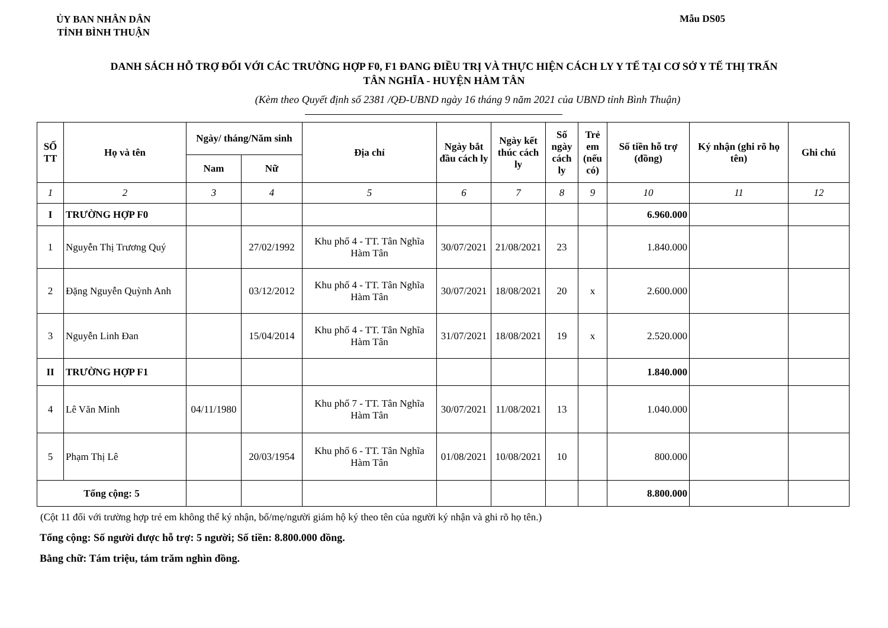ỦY BAN NHÂN DÂN
TỈNH BÌNH THUẬN
Mẫu DS05
DANH SÁCH HỖ TRỢ ĐỐI VỚI CÁC TRƯỜNG HỢP F0, F1 ĐANG ĐIỀU TRỊ VÀ THỰC HIỆN CÁCH LY Y TẾ TẠI CƠ SỞ Y TẾ THỊ TRẤN
TÂN NGHĨA - HUYỆN HÀM TÂN
(Kèm theo Quyết định số 2381 /QĐ-UBND ngày 16 tháng 9 năm 2021 của UBND tỉnh Bình Thuận)
| SỐ TT | Họ và tên | Ngày/ tháng/Năm sinh | | Địa chỉ | Ngày bắt đầu cách ly | Ngày kết thúc cách ly | Số ngày cách ly | Trẻ em (nếu có) | Số tiền hỗ trợ (đồng) | Ký nhận (ghi rõ họ tên) | Ghi chú |
| --- | --- | --- | --- | --- | --- | --- | --- | --- | --- | --- | --- |
| | | Nam | Nữ | | | | | | | | |
| 1 | 2 | 3 | 4 | 5 | 6 | 7 | 8 | 9 | 10 | 11 | 12 |
| I | TRƯỜNG HỢP F0 | | | | | | | | 6.960.000 | | |
| 1 | Nguyễn Thị Trương Quý | | 27/02/1992 | Khu phố 4 - TT. Tân Nghĩa Hàm Tân | 30/07/2021 | 21/08/2021 | 23 | | 1.840.000 | | |
| 2 | Đặng Nguyễn Quỳnh Anh | | 03/12/2012 | Khu phố 4 - TT. Tân Nghĩa Hàm Tân | 30/07/2021 | 18/08/2021 | 20 | x | 2.600.000 | | |
| 3 | Nguyễn Linh Đan | | 15/04/2014 | Khu phố 4 - TT. Tân Nghĩa Hàm Tân | 31/07/2021 | 18/08/2021 | 19 | x | 2.520.000 | | |
| II | TRƯỜNG HỢP F1 | | | | | | | | 1.840.000 | | |
| 4 | Lê Văn Minh | 04/11/1980 | | Khu phố 7 - TT. Tân Nghĩa Hàm Tân | 30/07/2021 | 11/08/2021 | 13 | | 1.040.000 | | |
| 5 | Phạm Thị Lê | | 20/03/1954 | Khu phố 6 - TT. Tân Nghĩa Hàm Tân | 01/08/2021 | 10/08/2021 | 10 | | 800.000 | | |
| Tổng cộng: 5 | | | | | | | | | 8.800.000 | | |
(Cột 11 đối với trường hợp trẻ em không thể ký nhận, bố/mẹ/người giám hộ ký theo tên của người ký nhận và ghi rõ họ tên.)
Tổng cộng: Số người được hỗ trợ: 5 người; Số tiền: 8.800.000 đồng.
Bằng chữ: Tám triệu, tám trăm nghìn đồng.